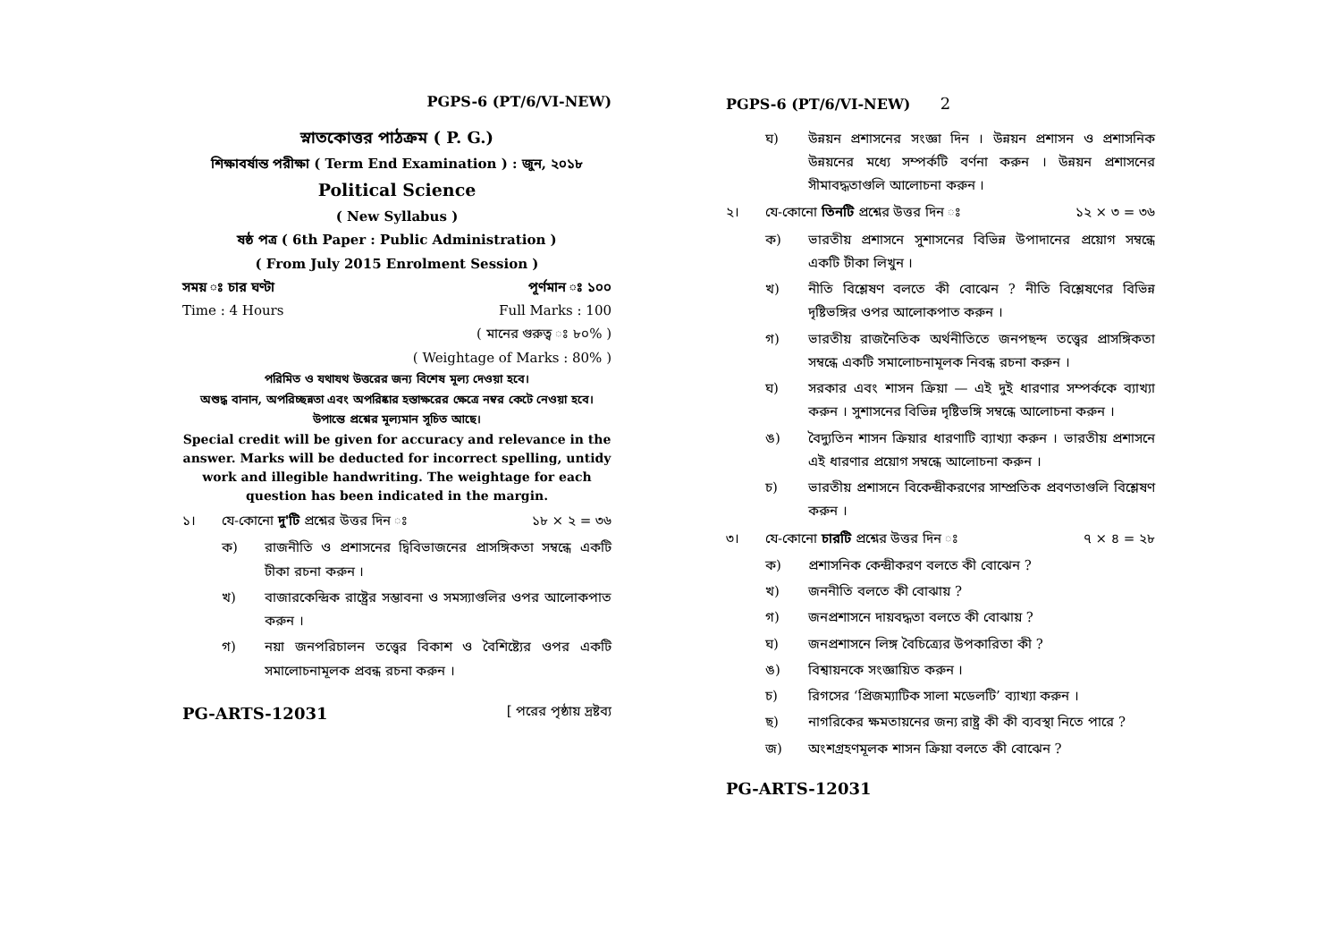PGPS-6 (PT/6/VI-NEW)
স্নাতকোত্তর পাঠক্রম ( P. G.)
শিক্ষাবর্ষান্ত পরীক্ষা ( Term End Examination ) : জুন, ২০১৮
Political Science
( New Syllabus )
ষষ্ঠ পত্র ( 6th Paper : Public Administration )
( From July 2015 Enrolment Session )
সময় ঃ চার ঘণ্টা পূর্ণমান ঃ ১০০
Time : 4 Hours Full Marks : 100
( মানের গুরুত্ব ঃ ৮০% )
( Weightage of Marks : 80% )
পরিমিত ও যথাযথ উত্তরের জন্য বিশেষ মূল্য দেওয়া হবে।
অশুদ্ধ বানান, অপরিচ্ছন্নতা এবং অপরিষ্কার হস্তাক্ষরের ক্ষেত্রে নম্বর কেটে নেওয়া হবে। উপান্তে প্রশ্নের মূল্যমান সূচিত আছে।
Special credit will be given for accuracy and relevance in the answer. Marks will be deducted for incorrect spelling, untidy work and illegible handwriting. The weightage for each question has been indicated in the margin.
১। যে-কোনো দু'টি প্রশ্নের উত্তর দিন ঃ ১৮ × ২ = ৩৬
ক) রাজনীতি ও প্রশাসনের দ্বিবিভাজনের প্রাসঙ্গিকতা সম্বন্ধে একটি টীকা রচনা করুন ।
খ) বাজারকেন্দ্রিক রাষ্ট্রের সম্ভাবনা ও সমস্যাগুলির ওপর আলোকপাত করুন ।
গ) নয়া জনপরিচালন তত্ত্বের বিকাশ ও বৈশিষ্ট্যের ওপর একটি সমালোচনামূলক প্রবন্ধ রচনা করুন ।
PG-ARTS-12031 [ পরের পৃষ্ঠায় দ্রষ্টব্য
PGPS-6 (PT/6/VI-NEW) 2
ঘ) উন্নয়ন প্রশাসনের সংজ্ঞা দিন । উন্নয়ন প্রশাসন ও প্রশাসনিক উন্নয়নের মধ্যে সম্পর্কটি বর্ণনা করুন । উন্নয়ন প্রশাসনের সীমাবদ্ধতাগুলি আলোচনা করুন ।
২। যে-কোনো তিনটি প্রশ্নের উত্তর দিন ঃ ১২ × ৩ = ৩৬
ক) ভারতীয় প্রশাসনে সুশাসনের বিভিন্ন উপাদানের প্রয়োগ সম্বন্ধে একটি টীকা লিখুন ।
খ) নীতি বিশ্লেষণ বলতে কী বোঝেন ? নীতি বিশ্লেষণের বিভিন্ন দৃষ্টিভঙ্গির ওপর আলোকপাত করুন ।
গ) ভারতীয় রাজনৈতিক অর্থনীতিতে জনপছন্দ তত্ত্বের প্রাসঙ্গিকতা সম্বন্ধে একটি সমালোচনামূলক নিবন্ধ রচনা করুন ।
ঘ) সরকার এবং শাসন ক্রিয়া — এই দুই ধারণার সম্পর্ককে ব্যাখ্যা করুন । সুশাসনের বিভিন্ন দৃষ্টিভঙ্গি সম্বন্ধে আলোচনা করুন ।
ঙ) বৈদ্যুতিন শাসন ক্রিয়ার ধারণাটি ব্যাখ্যা করুন । ভারতীয় প্রশাসনে এই ধারণার প্রয়োগ সম্বন্ধে আলোচনা করুন ।
চ) ভারতীয় প্রশাসনে বিকেন্দ্রীকরণের সাম্প্রতিক প্রবণতাগুলি বিশ্লেষণ করুন ।
৩। যে-কোনো চারটি প্রশ্নের উত্তর দিন ঃ ৭ × ৪ = ২৮
ক) প্রশাসনিক কেন্দ্রীকরণ বলতে কী বোঝেন ?
খ) জননীতি বলতে কী বোঝায় ?
গ) জনপ্রশাসনে দায়বদ্ধতা বলতে কী বোঝায় ?
ঘ) জনপ্রশাসনে লিঙ্গ বৈচিত্র্যের উপকারিতা কী ?
ঙ) বিশ্বায়নকে সংজ্ঞায়িত করুন ।
চ) রিগসের ‘প্রিজম্যাটিক সালা মডেলটি’ ব্যাখ্যা করুন ।
ছ) নাগরিকের ক্ষমতায়নের জন্য রাষ্ট্র কী কী ব্যবস্থা নিতে পারে ?
জ) অংশগ্রহণমূলক শাসন ক্রিয়া বলতে কী বোঝেন ?
PG-ARTS-12031